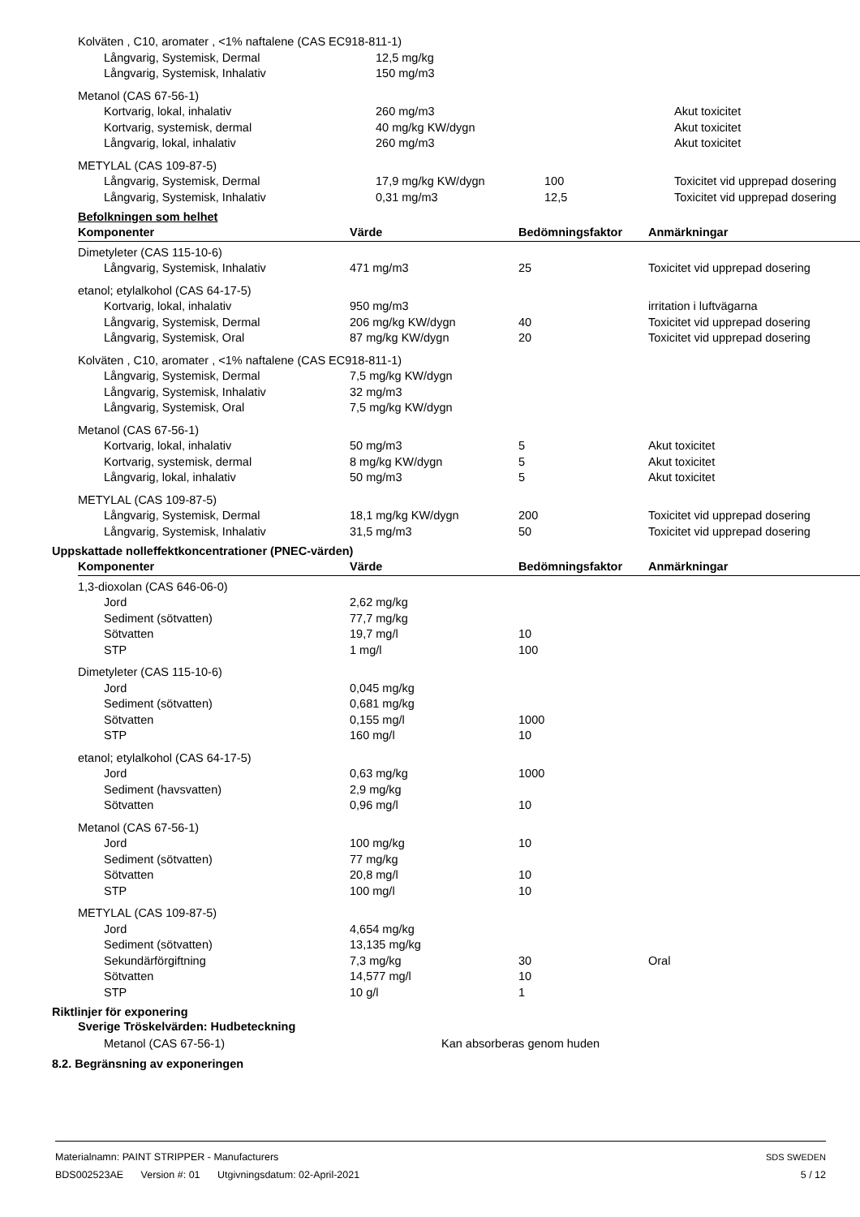| Kolväten , C10, aromater , <1% naftalene (CAS EC918-811-1) | | | |
| Långvarig, Systemisk, Dermal | 12,5 mg/kg | | |
| Långvarig, Systemisk, Inhalativ | 150 mg/m3 | | |
| Metanol (CAS 67-56-1) | | | |
| Kortvarig, lokal, inhalativ | 260 mg/m3 | | Akut toxicitet |
| Kortvarig, systemisk, dermal | 40 mg/kg KW/dygn | | Akut toxicitet |
| Långvarig, lokal, inhalativ | 260 mg/m3 | | Akut toxicitet |
| METYLAL (CAS 109-87-5) | | | |
| Långvarig, Systemisk, Dermal | 17,9 mg/kg KW/dygn | 100 | Toxicitet vid upprepad dosering |
| Långvarig, Systemisk, Inhalativ | 0,31 mg/m3 | 12,5 | Toxicitet vid upprepad dosering |
Befolkningen som helhet
| Komponenter | Värde | Bedömningsfaktor | Anmärkningar |
| --- | --- | --- | --- |
| Dimetyleter (CAS 115-10-6) | | | |
| Långvarig, Systemisk, Inhalativ | 471 mg/m3 | 25 | Toxicitet vid upprepad dosering |
| etanol; etylalkohol (CAS 64-17-5) | | | |
| Kortvarig, lokal, inhalativ | 950 mg/m3 | | irritation i luftvägarna |
| Långvarig, Systemisk, Dermal | 206 mg/kg KW/dygn | 40 | Toxicitet vid upprepad dosering |
| Långvarig, Systemisk, Oral | 87 mg/kg KW/dygn | 20 | Toxicitet vid upprepad dosering |
| Kolväten , C10, aromater , <1% naftalene (CAS EC918-811-1) | | | |
| Långvarig, Systemisk, Dermal | 7,5 mg/kg KW/dygn | | |
| Långvarig, Systemisk, Inhalativ | 32 mg/m3 | | |
| Långvarig, Systemisk, Oral | 7,5 mg/kg KW/dygn | | |
| Metanol (CAS 67-56-1) | | | |
| Kortvarig, lokal, inhalativ | 50 mg/m3 | 5 | Akut toxicitet |
| Kortvarig, systemisk, dermal | 8 mg/kg KW/dygn | 5 | Akut toxicitet |
| Långvarig, lokal, inhalativ | 50 mg/m3 | 5 | Akut toxicitet |
| METYLAL (CAS 109-87-5) | | | |
| Långvarig, Systemisk, Dermal | 18,1 mg/kg KW/dygn | 200 | Toxicitet vid upprepad dosering |
| Långvarig, Systemisk, Inhalativ | 31,5 mg/m3 | 50 | Toxicitet vid upprepad dosering |
Uppskattade nolleffektkoncentrationer (PNEC-värden)
| Komponenter | Värde | Bedömningsfaktor | Anmärkningar |
| --- | --- | --- | --- |
| 1,3-dioxolan (CAS 646-06-0) | | | |
| Jord | 2,62 mg/kg | | |
| Sediment (sötvatten) | 77,7 mg/kg | | |
| Sötvatten | 19,7 mg/l | 10 | |
| STP | 1 mg/l | 100 | |
| Dimetyleter (CAS 115-10-6) | | | |
| Jord | 0,045 mg/kg | | |
| Sediment (sötvatten) | 0,681 mg/kg | | |
| Sötvatten | 0,155 mg/l | 1000 | |
| STP | 160 mg/l | 10 | |
| etanol; etylalkohol (CAS 64-17-5) | | | |
| Jord | 0,63 mg/kg | 1000 | |
| Sediment (havsvatten) | 2,9 mg/kg | | |
| Sötvatten | 0,96 mg/l | 10 | |
| Metanol (CAS 67-56-1) | | | |
| Jord | 100 mg/kg | 10 | |
| Sediment (sötvatten) | 77 mg/kg | | |
| Sötvatten | 20,8 mg/l | 10 | |
| STP | 100 mg/l | 10 | |
| METYLAL (CAS 109-87-5) | | | |
| Jord | 4,654 mg/kg | | |
| Sediment (sötvatten) | 13,135 mg/kg | | |
| Sekundärförgiftning | 7,3 mg/kg | 30 | Oral |
| Sötvatten | 14,577 mg/l | 10 | |
| STP | 10 g/l | 1 | |
Riktlinjer för exponering
Sverige Tröskelvärden: Hudbeteckning
Metanol (CAS 67-56-1) Kan absorberas genom huden
8.2. Begränsning av exponeringen
Materialnamn: PAINT STRIPPER - Manufacturers
BDS002523AE Version #: 01 Utgivningsdatum: 02-April-2021
SDS SWEDEN
5 / 12